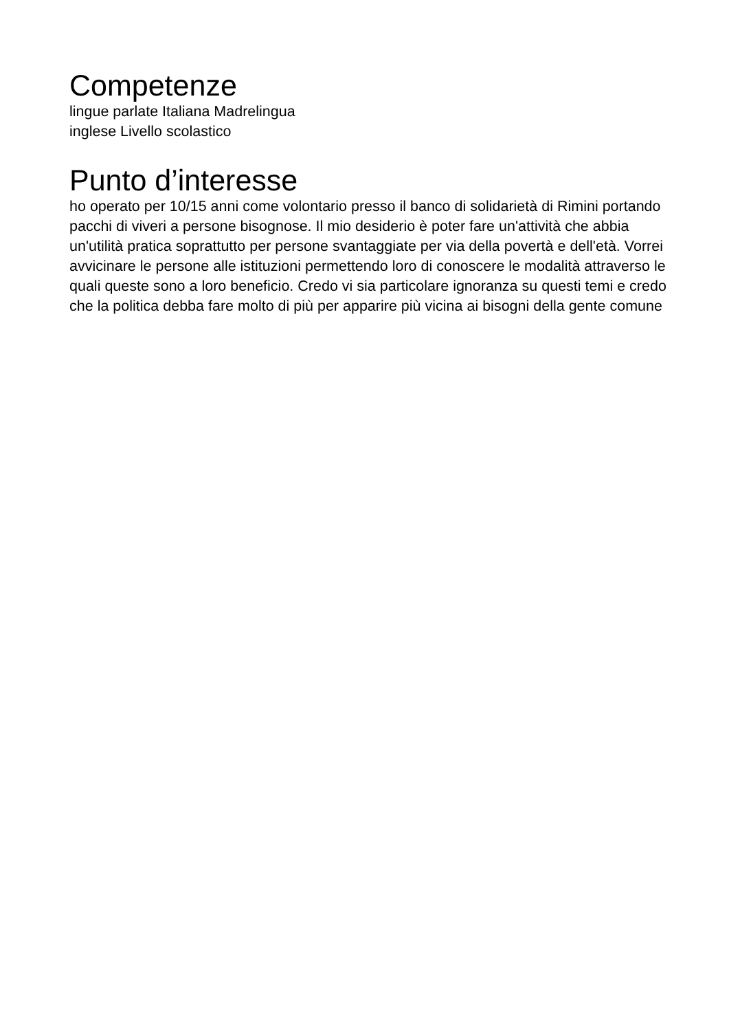Competenze
lingue parlate Italiana Madrelingua
inglese Livello scolastico
Punto d’interesse
ho operato per 10/15 anni come volontario presso il banco di solidarietà di Rimini portando pacchi di viveri a persone bisognose. Il mio desiderio è poter fare un'attività che abbia un'utilità pratica soprattutto per persone svantaggiate per via della povertà e dell'età. Vorrei avvicinare le persone alle istituzioni permettendo loro di conoscere le modalità attraverso le quali queste sono a loro beneficio. Credo vi sia particolare ignoranza su questi temi e credo che la politica debba fare molto di più per apparire più vicina ai bisogni della gente comune